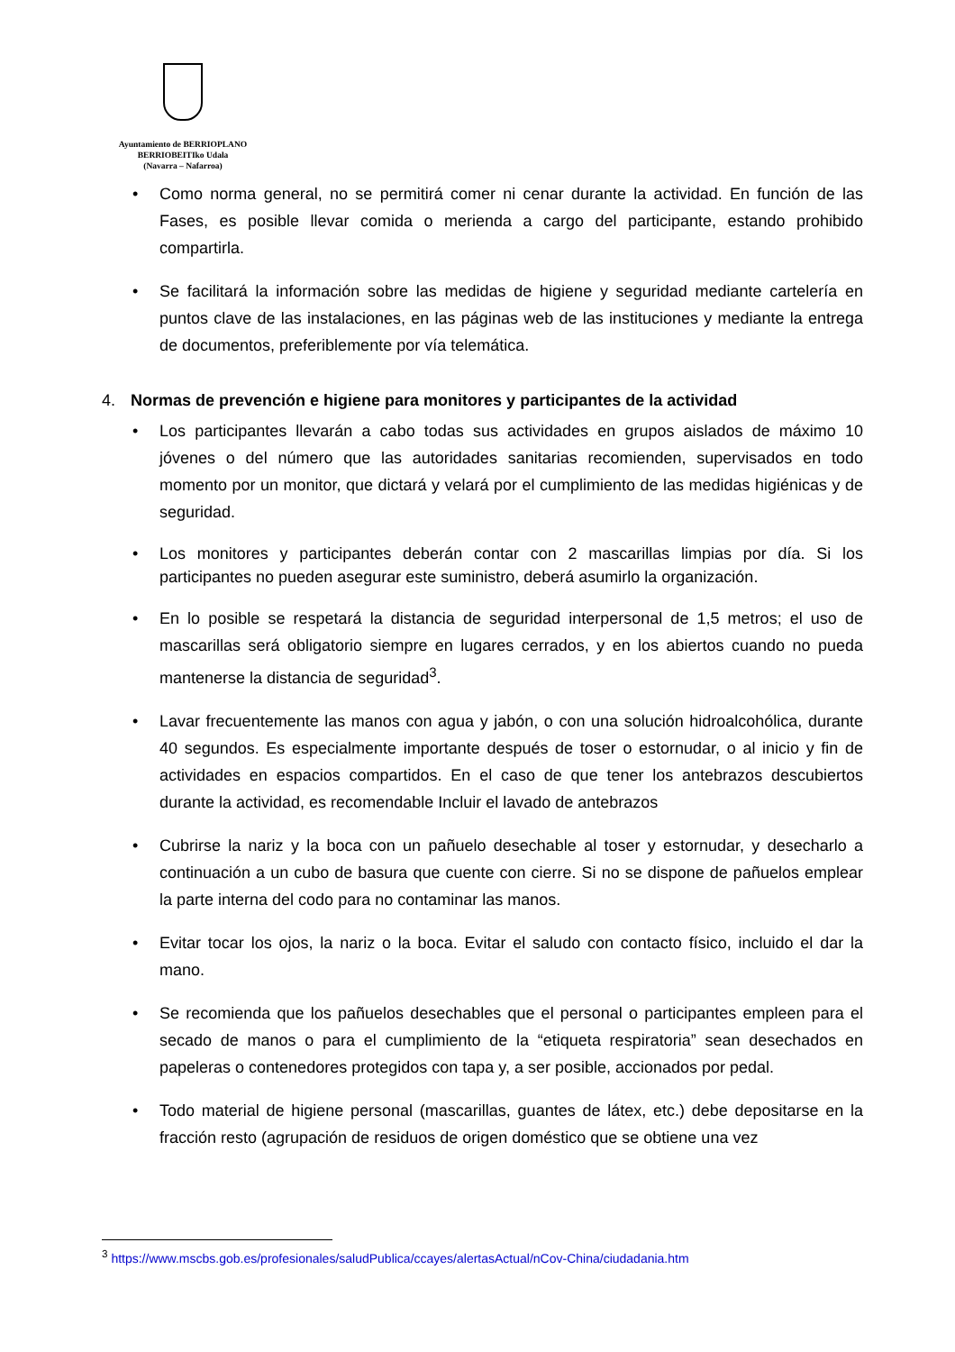Ayuntamiento de BERRIOPLANO
BERRIOBEITIko Udala
(Navarra – Nafarroa)
• Como norma general, no se permitirá comer ni cenar durante la actividad. En función de las Fases, es posible llevar comida o merienda a cargo del participante, estando prohibido compartirla.
• Se facilitará la información sobre las medidas de higiene y seguridad mediante cartelería en puntos clave de las instalaciones, en las páginas web de las instituciones y mediante la entrega de documentos, preferiblemente por vía telemática.
4. Normas de prevención e higiene para monitores y participantes de la actividad
• Los participantes llevarán a cabo todas sus actividades en grupos aislados de máximo 10 jóvenes o del número que las autoridades sanitarias recomienden, supervisados en todo momento por un monitor, que dictará y velará por el cumplimiento de las medidas higiénicas y de seguridad.
• Los monitores y participantes deberán contar con 2 mascarillas limpias por día. Si los participantes no pueden asegurar este suministro, deberá asumirlo la organización.
• En lo posible se respetará la distancia de seguridad interpersonal de 1,5 metros; el uso de mascarillas será obligatorio siempre en lugares cerrados, y en los abiertos cuando no pueda mantenerse la distancia de seguridad<sup>3</sup>.
• Lavar frecuentemente las manos con agua y jabón, o con una solución hidroalcohólica, durante 40 segundos. Es especialmente importante después de toser o estornudar, o al inicio y fin de actividades en espacios compartidos. En el caso de que tener los antebrazos descubiertos durante la actividad, es recomendable Incluir el lavado de antebrazos
• Cubrirse la nariz y la boca con un pañuelo desechable al toser y estornudar, y desecharlo a continuación a un cubo de basura que cuente con cierre. Si no se dispone de pañuelos emplear la parte interna del codo para no contaminar las manos.
• Evitar tocar los ojos, la nariz o la boca. Evitar el saludo con contacto físico, incluido el dar la mano.
• Se recomienda que los pañuelos desechables que el personal o participantes empleen para el secado de manos o para el cumplimiento de la “etiqueta respiratoria” sean desechados en papeleras o contenedores protegidos con tapa y, a ser posible, accionados por pedal.
• Todo material de higiene personal (mascarillas, guantes de látex, etc.) debe depositarse en la fracción resto (agrupación de residuos de origen doméstico que se obtiene una vez
<sup>3</sup> https://www.mscbs.gob.es/profesionales/saludPublica/ccayes/alertasActual/nCov-China/ciudadania.htm